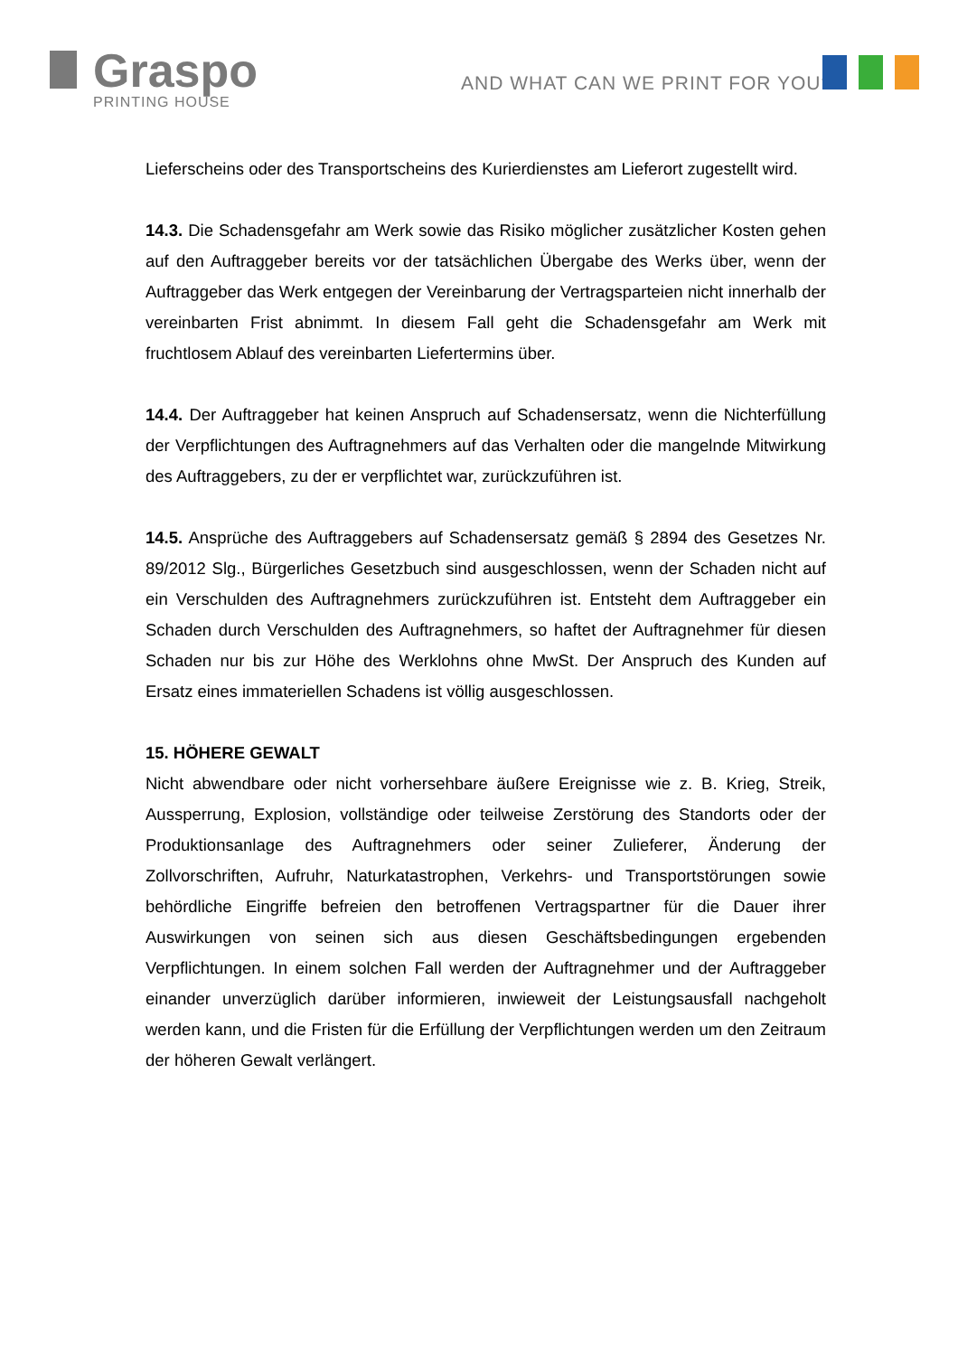Graspo
PRINTING HOUSE
AND WHAT CAN WE PRINT FOR YOU?
Lieferscheins oder des Transportscheins des Kurierdienstes am Lieferort zugestellt wird.
14.3. Die Schadensgefahr am Werk sowie das Risiko möglicher zusätzlicher Kosten gehen auf den Auftraggeber bereits vor der tatsächlichen Übergabe des Werks über, wenn der Auftraggeber das Werk entgegen der Vereinbarung der Vertragsparteien nicht innerhalb der vereinbarten Frist abnimmt. In diesem Fall geht die Schadensgefahr am Werk mit fruchtlosem Ablauf des vereinbarten Liefertermins über.
14.4. Der Auftraggeber hat keinen Anspruch auf Schadensersatz, wenn die Nichterfüllung der Verpflichtungen des Auftragnehmers auf das Verhalten oder die mangelnde Mitwirkung des Auftraggebers, zu der er verpflichtet war, zurückzuführen ist.
14.5. Ansprüche des Auftraggebers auf Schadensersatz gemäß § 2894 des Gesetzes Nr. 89/2012 Slg., Bürgerliches Gesetzbuch sind ausgeschlossen, wenn der Schaden nicht auf ein Verschulden des Auftragnehmers zurückzuführen ist. Entsteht dem Auftraggeber ein Schaden durch Verschulden des Auftragnehmers, so haftet der Auftragnehmer für diesen Schaden nur bis zur Höhe des Werklohns ohne MwSt. Der Anspruch des Kunden auf Ersatz eines immateriellen Schadens ist völlig ausgeschlossen.
15. HÖHERE GEWALT
Nicht abwendbare oder nicht vorhersehbare äußere Ereignisse wie z. B. Krieg, Streik, Aussperrung, Explosion, vollständige oder teilweise Zerstörung des Standorts oder der Produktionsanlage des Auftragnehmers oder seiner Zulieferer, Änderung der Zollvorschriften, Aufruhr, Naturkatastrophen, Verkehrs- und Transportstörungen sowie behördliche Eingriffe befreien den betroffenen Vertragspartner für die Dauer ihrer Auswirkungen von seinen sich aus diesen Geschäftsbedingungen ergebenden Verpflichtungen. In einem solchen Fall werden der Auftragnehmer und der Auftraggeber einander unverzüglich darüber informieren, inwieweit der Leistungsausfall nachgeholt werden kann, und die Fristen für die Erfüllung der Verpflichtungen werden um den Zeitraum der höheren Gewalt verlängert.